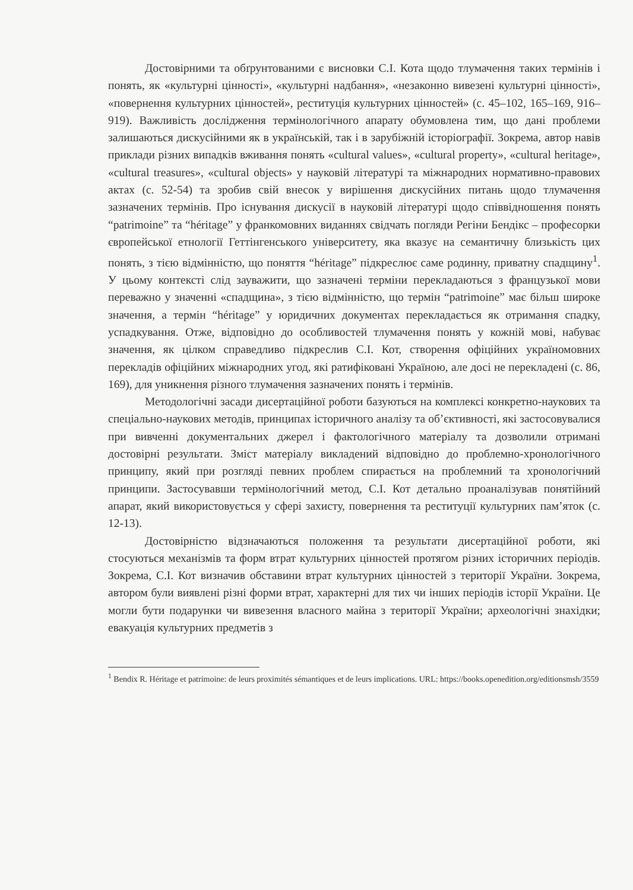Достовірними та обґрунтованими є висновки С.І. Кота щодо тлумачення таких термінів і понять, як «культурні цінності», «культурні надбання», «незаконно вивезені культурні цінності», «повернення культурних цінностей», реституція культурних цінностей» (с. 45–102, 165–169, 916–919). Важливість дослідження термінологічного апарату обумовлена тим, що дані проблеми залишаються дискусійними як в українській, так і в зарубіжній історіографії. Зокрема, автор навів приклади різних випадків вживання понять «cultural values», «cultural property», «cultural heritage», «cultural treasures», «cultural objects» у науковій літературі та міжнародних нормативно-правових актах (с. 52-54) та зробив свій внесок у вирішення дискусійних питань щодо тлумачення зазначених термінів. Про існування дискусії в науковій літературі щодо співвідношення понять “patrimoine” та “héritage” у франкомовних виданнях свідчать погляди Регіни Бендікс – професорки європейської етнології Геттінгенського університету, яка вказує на семантичну близькість цих понять, з тією відмінністю, що поняття “héritage” підкреслює саме родинну, приватну спадщину<sup>1</sup>. У цьому контексті слід зауважити, що зазначені терміни перекладаються з французької мови переважно у значенні «спадщина», з тією відмінністю, що термін “patrimoine” має більш широке значення, а термін “héritage” у юридичних документах перекладається як отримання спадку, успадкування. Отже, відповідно до особливостей тлумачення понять у кожній мові, набуває значення, як цілком справедливо підкреслив С.І. Кот, створення офіційних україномовних перекладів офіційних міжнародних угод, які ратифіковані Україною, але досі не перекладені (с. 86, 169), для уникнення різного тлумачення зазначених понять і термінів.
Методологічні засади дисертаційної роботи базуються на комплексі конкретно-наукових та спеціально-наукових методів, принципах історичного аналізу та об’єктивності, які застосовувалися при вивченні документальних джерел і фактологічного матеріалу та дозволили отримані достовірні результати. Зміст матеріалу викладений відповідно до проблемно-хронологічного принципу, який при розгляді певних проблем спирається на проблемний та хронологічний принципи. Застосувавши термінологічний метод, С.І. Кот детально проаналізував понятійний апарат, який використовується у сфері захисту, повернення та реституції культурних пам’яток (с. 12-13).
Достовірністю відзначаються положення та результати дисертаційної роботи, які стосуються механізмів та форм втрат культурних цінностей протягом різних історичних періодів. Зокрема, С.І. Кот визначив обставини втрат культурних цінностей з території України. Зокрема, автором були виявлені різні форми втрат, характерні для тих чи інших періодів історії України. Це могли бути подарунки чи вивезення власного майна з території України; археологічні знахідки; евакуація культурних предметів з
<sup>1</sup> Bendix R. Héritage et patrimoine: de leurs proximités sémantiques et de leurs implications. URL: https://books.openedition.org/editionsmsh/3559